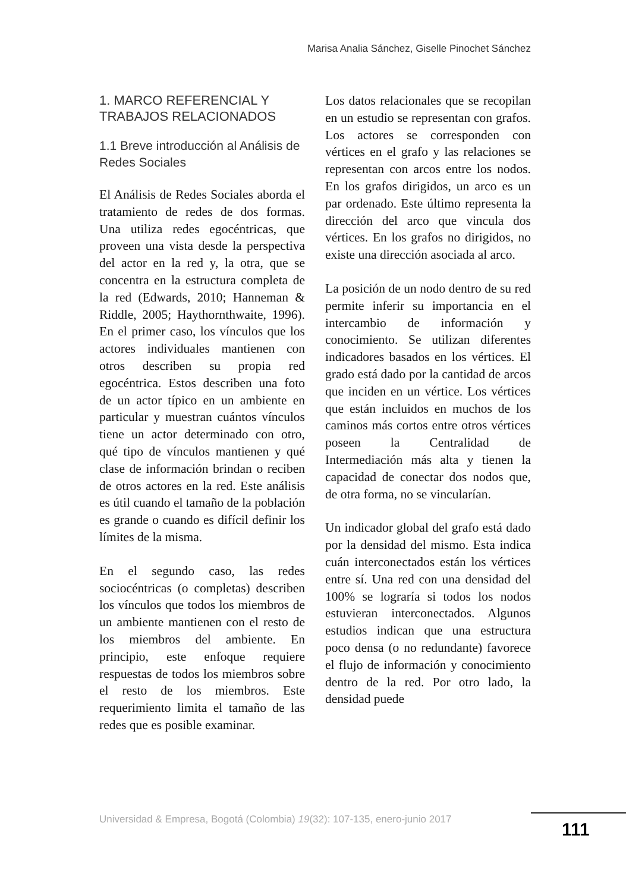Marisa Analia Sánchez, Giselle Pinochet Sánchez
1. MARCO REFERENCIAL Y TRABAJOS RELACIONADOS
1.1 Breve introducción al Análisis de Redes Sociales
El Análisis de Redes Sociales aborda el tratamiento de redes de dos formas. Una utiliza redes egocéntricas, que proveen una vista desde la perspectiva del actor en la red y, la otra, que se concentra en la estructura completa de la red (Edwards, 2010; Hanneman & Riddle, 2005; Haythornthwaite, 1996). En el primer caso, los vínculos que los actores individuales mantienen con otros describen su propia red egocéntrica. Estos describen una foto de un actor típico en un ambiente en particular y muestran cuántos vínculos tiene un actor determinado con otro, qué tipo de vínculos mantienen y qué clase de información brindan o reciben de otros actores en la red. Este análisis es útil cuando el tamaño de la población es grande o cuando es difícil definir los límites de la misma.
En el segundo caso, las redes sociocéntricas (o completas) describen los vínculos que todos los miembros de un ambiente mantienen con el resto de los miembros del ambiente. En principio, este enfoque requiere respuestas de todos los miembros sobre el resto de los miembros. Este requerimiento limita el tamaño de las redes que es posible examinar.
Los datos relacionales que se recopilan en un estudio se representan con grafos. Los actores se corresponden con vértices en el grafo y las relaciones se representan con arcos entre los nodos. En los grafos dirigidos, un arco es un par ordenado. Este último representa la dirección del arco que vincula dos vértices. En los grafos no dirigidos, no existe una dirección asociada al arco.
La posición de un nodo dentro de su red permite inferir su importancia en el intercambio de información y conocimiento. Se utilizan diferentes indicadores basados en los vértices. El grado está dado por la cantidad de arcos que inciden en un vértice. Los vértices que están incluidos en muchos de los caminos más cortos entre otros vértices poseen la Centralidad de Intermediación más alta y tienen la capacidad de conectar dos nodos que, de otra forma, no se vincularían.
Un indicador global del grafo está dado por la densidad del mismo. Esta indica cuán interconectados están los vértices entre sí. Una red con una densidad del 100% se lograría si todos los nodos estuvieran interconectados. Algunos estudios indican que una estructura poco densa (o no redundante) favorece el flujo de información y conocimiento dentro de la red. Por otro lado, la densidad puede
Universidad & Empresa, Bogotá (Colombia) 19(32): 107-135, enero-junio 2017
111